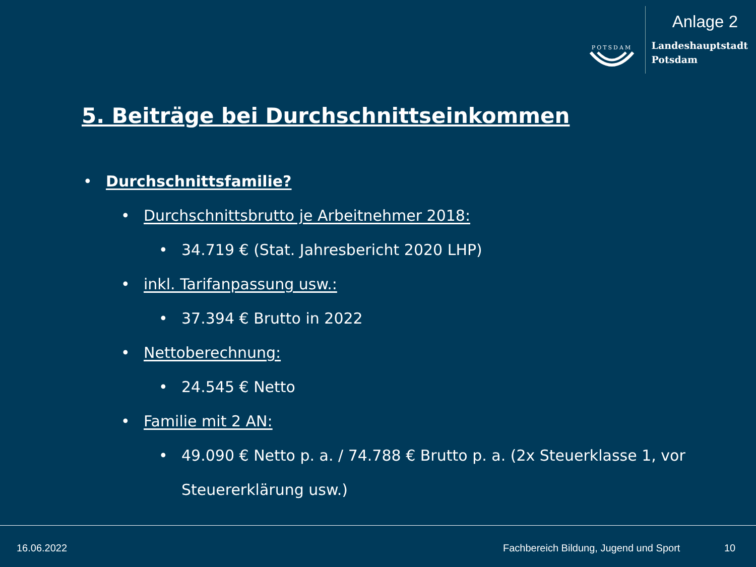POTSDAM
Anlage 2
Landeshauptstadt
Potsdam
5. Beiträge bei Durchschnittseinkommen
•Durchschnittsfamilie?
•Durchschnittsbrutto je Arbeitnehmer 2018:
•34.719 € (Stat. Jahresbericht 2020 LHP)
•inkl. Tarifanpassung usw.:
•37.394 € Brutto in 2022
•Nettoberechnung:
•24.545 € Netto
•Familie mit 2 AN:
•49.090 € Netto p. a. / 74.788 € Brutto p. a. (2x Steuerklasse 1, vor Steuererklärung usw.)
16.06.2022
Fachbereich Bildung, Jugend und Sport
10